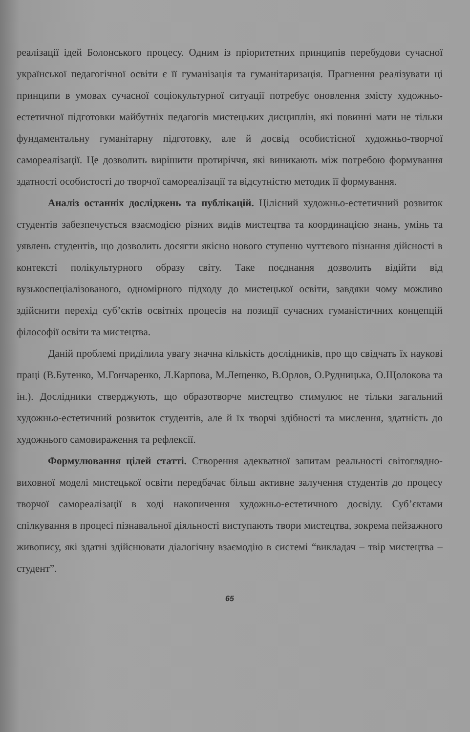реалізації ідей Болонського процесу. Одним із пріоритетних принципів перебудови сучасної української педагогічної освіти є її гуманізація та гуманітаризація. Прагнення реалізувати ці принципи в умовах сучасної соціокультурної ситуації потребує оновлення змісту художньо-естетичної підготовки майбутніх педагогів мистецьких дисциплін, які повинні мати не тільки фундаментальну гуманітарну підготовку, але й досвід особистісної художньо-творчої самореалізації. Це дозволить вирішити протиріччя, які виникають між потребою формування здатності особистості до творчої самореалізації та відсутністю методик її формування.
Аналіз останніх досліджень та публікацій. Цілісний художньо-естетичний розвиток студентів забезпечується взаємодією різних видів мистецтва та координацією знань, умінь та уявлень студентів, що дозволить досягти якісно нового ступеню чуттєвого пізнання дійсності в контексті полікультурного образу світу. Таке поєднання дозволить відійти від вузькоспеціалізованого, одномірного підходу до мистецької освіти, завдяки чому можливо здійснити перехід суб’єктів освітніх процесів на позиції сучасних гуманістичних концепцій філософії освіти та мистецтва.
Даній проблемі приділила увагу значна кількість дослідників, про що свідчать їх наукові праці (В.Бутенко, М.Гончаренко, Л.Карпова, М.Лещенко, В.Орлов, О.Рудницька, О.Щолокова та ін.). Дослідники стверджують, що образотворче мистецтво стимулює не тільки загальний художньо-естетичний розвиток студентів, але й їх творчі здібності та мислення, здатність до художнього самовираження та рефлексії.
Формулювання цілей статті. Створення адекватної запитам реальності світоглядно-виховної моделі мистецької освіти передбачає більш активне залучення студентів до процесу творчої самореалізації в ході накопичення художньо-естетичного досвіду. Суб’єктами спілкування в процесі пізнавальної діяльності виступають твори мистецтва, зокрема пейзажного живопису, які здатні здійснювати діалогічну взаємодію в системі “викладач – твір мистецтва – студент”.
65